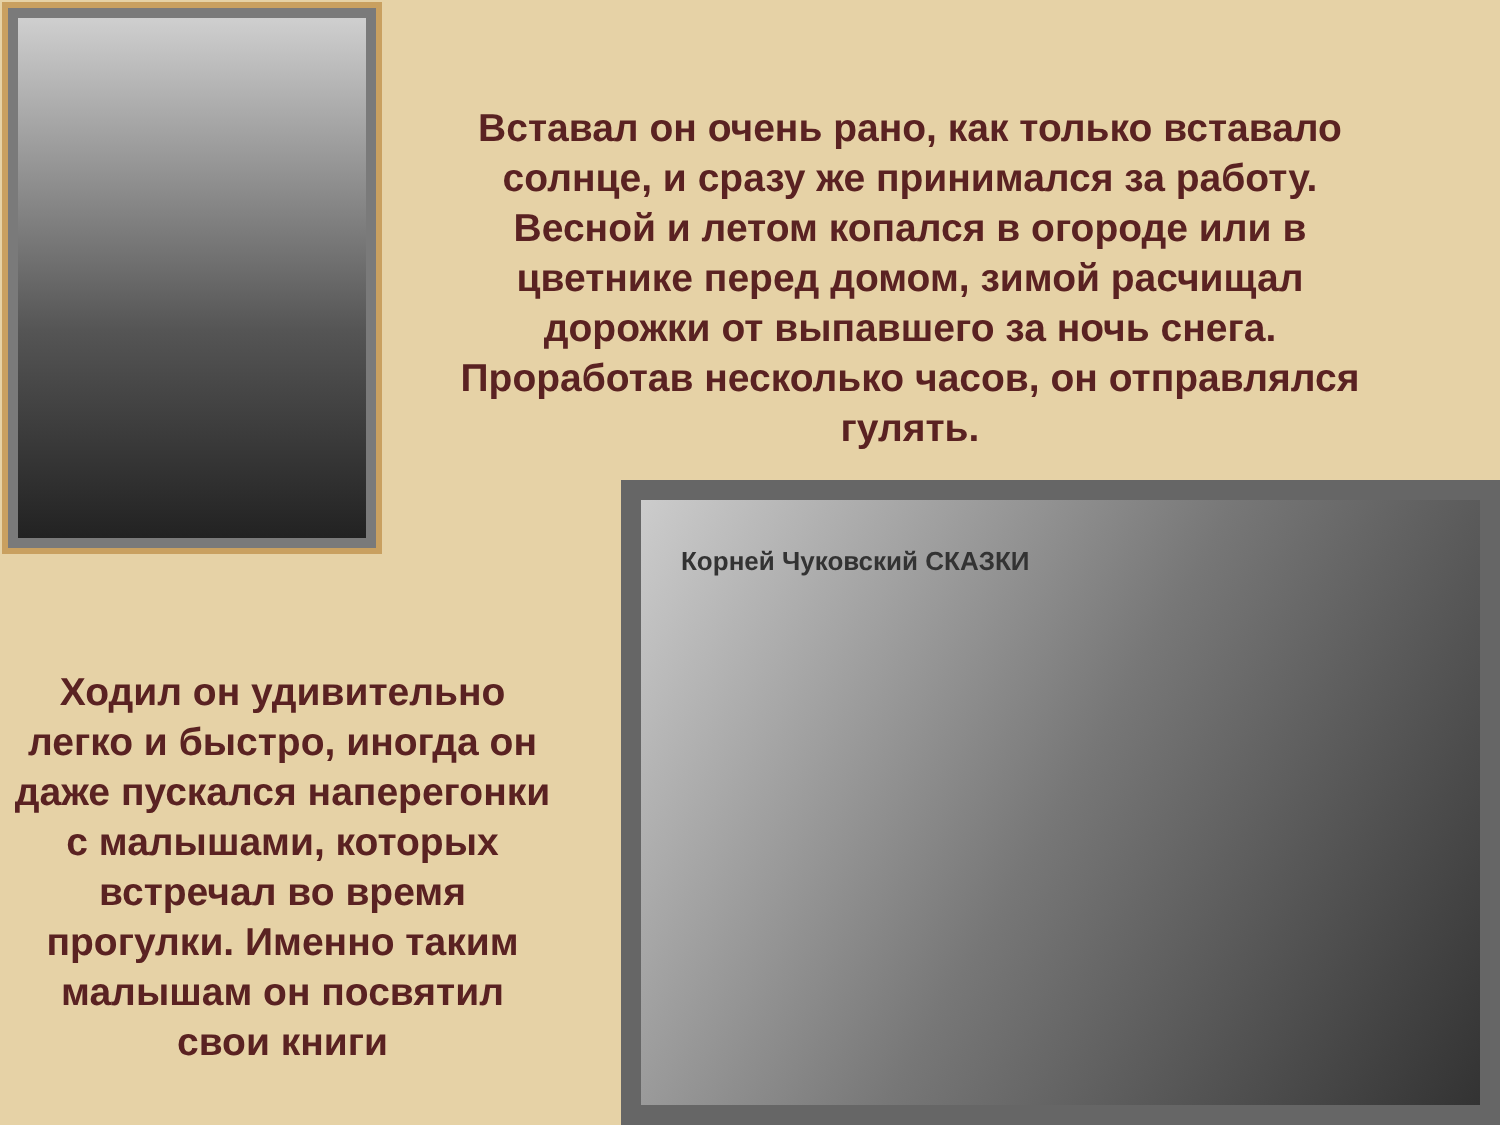Вставал он очень рано, как только вставало солнце, и сразу же принимался за работу. Весной и летом копался в огороде или в цветнике перед домом, зимой расчищал дорожки от выпавшего за ночь снега. Проработав несколько часов, он отправлялся гулять.
Корней Чуковский СКАЗКИ
Ходил он удивительно легко и быстро, иногда он даже пускался наперегонки с малышами, которых встречал во время прогулки. Именно таким малышам он посвятил свои книги